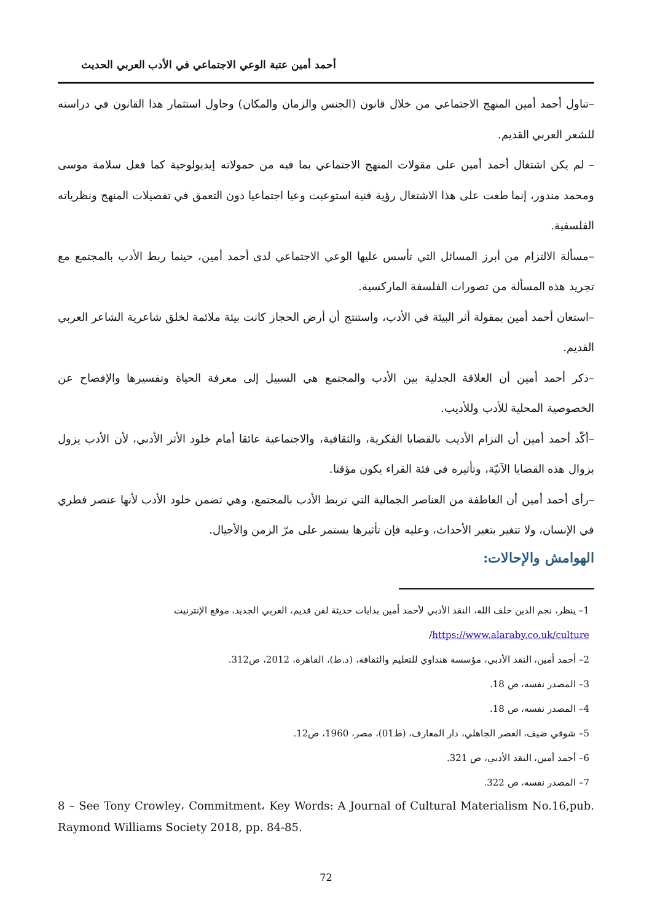أحمد أمين عتبة الوعي الاجتماعي في الأدب العربي الحديث
–تناول أحمد أمين المنهج الاجتماعي من خلال قانون (الجنس والزمان والمكان) وحاول استثمار هذا القانون في دراسته للشعر العربي القديم.
– لم يكن اشتغال أحمد أمين على مقولات المنهج الاجتماعي بما فيه من حمولاته إيديولوجية كما فعل سلامة موسى ومحمد مندور، إنما طغت على هذا الاشتغال رؤية فنية استوعبت وعيا اجتماعيا دون التعمق في تفصيلات المنهج ونظرياته الفلسفية.
–مسألة الالتزام من أبرز المسائل التي تأسس عليها الوعي الاجتماعي لدى أحمد أمين، حينما ربط الأدب بالمجتمع مع تجريد هذه المسألة من تصورات الفلسفة الماركسية.
–استعان أحمد أمين بمقولة أثر البيئة في الأدب، واستنتج أن أرض الحجاز كانت بيئة ملائمة لخلق شاعرية الشاعر العربي القديم.
–ذكر أحمد أمين أن العلاقة الجدلية بين الأدب والمجتمع هي السبيل إلى معرفة الحياة وتفسيرها والإفصاح عن الخصوصية المحلية للأدب وللأديب.
–أكّد أحمد أمين أن التزام الأديب بالقضايا الفكرية، والثقافية، والاجتماعية عائقا أمام خلود الأثر الأدبي، لأن الأدب يزول بزوال هذه القضايا الآنيّة، وتأثيره في فئة القراء يكون مؤقتا.
–رأى أحمد أمين أن العاطفة من العناصر الجمالية التي تربط الأدب بالمجتمع، وهي تضمن خلود الأدب لأنها عنصر فطري في الإنسان، ولا تتغير بتغير الأحداث، وعليه فإن تأثيرها يستمر على مرّ الزمن والأجيال.
الهوامش والإحالات:
1– ينظر، نجم الدين خلف الله، النقد الأدبي لأحمد أمين بدايات حديثة لفن قديم، العربي الجديد، موقع الإنترنيت https://www.alaraby.co.uk/culture/
2– أحمد أمين، النقد الأدبي، مؤسسة هنداوي للتعليم والثقافة، (د.ط)، القاهرة، 2012، ص312.
3– المصدر نفسه، ص 18.
4– المصدر نفسه، ص 18.
5– شوقي ضيف، العصر الجاهلي، دار المعارف، (ط01)، مصر، 1960، ص12.
6– أحمد أمين، النقد الأدبي، ص 321.
7– المصدر نفسه، ص 322.
8 – See Tony Crowley، Commitment، Key Words: A Journal of Cultural Materialism No.16,pub. Raymond Williams Society 2018, pp. 84-85.
72